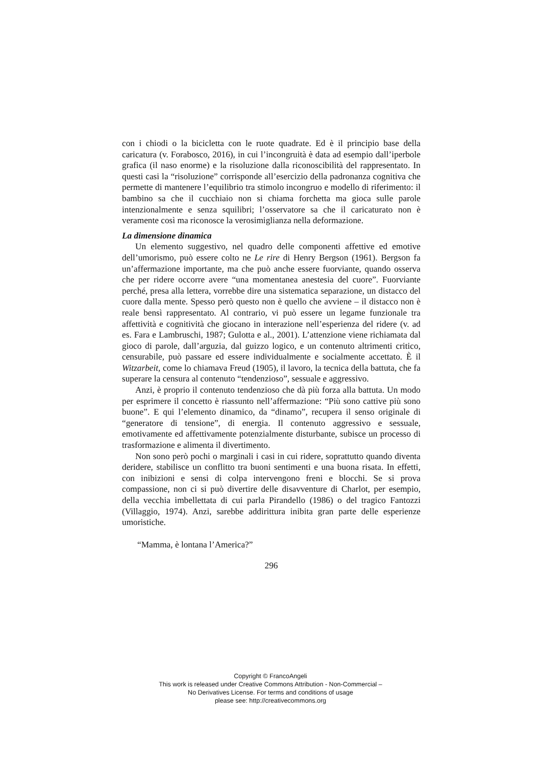con i chiodi o la bicicletta con le ruote quadrate. Ed è il principio base della caricatura (v. Forabosco, 2016), in cui l’incongruità è data ad esempio dall’iperbole grafica (il naso enorme) e la risoluzione dalla riconoscibilità del rappresentato. In questi casi la “risoluzione” corrisponde all’esercizio della padronanza cognitiva che permette di mantenere l’equilibrio tra stimolo incongruo e modello di riferimento: il bambino sa che il cucchiaio non si chiama forchetta ma gioca sulle parole intenzionalmente e senza squilibri; l’osservatore sa che il caricaturato non è veramente così ma riconosce la verosimiglianza nella deformazione.
La dimensione dinamica
Un elemento suggestivo, nel quadro delle componenti affettive ed emotive dell’umorismo, può essere colto ne Le rire di Henry Bergson (1961). Bergson fa un’affermazione importante, ma che può anche essere fuorviante, quando osserva che per ridere occorre avere “una momentanea anestesia del cuore”. Fuorviante perché, presa alla lettera, vorrebbe dire una sistematica separazione, un distacco del cuore dalla mente. Spesso però questo non è quello che avviene – il distacco non è reale bensì rappresentato. Al contrario, vi può essere un legame funzionale tra affettività e cognitività che giocano in interazione nell’esperienza del ridere (v. ad es. Fara e Lambruschi, 1987; Gulotta e al., 2001). L’attenzione viene richiamata dal gioco di parole, dall’arguzia, dal guizzo logico, e un contenuto altrimenti critico, censurabile, può passare ed essere individualmente e socialmente accettato. È il Witzarbeit, come lo chiamava Freud (1905), il lavoro, la tecnica della battuta, che fa superare la censura al contenuto “tendenzioso”, sessuale e aggressivo.
Anzi, è proprio il contenuto tendenzioso che dà più forza alla battuta. Un modo per esprimere il concetto è riassunto nell’affermazione: “Più sono cattive più sono buone”. E qui l’elemento dinamico, da “dinamo”, recupera il senso originale di “generatore di tensione”, di energia. Il contenuto aggressivo e sessuale, emotivamente ed affettivamente potenzialmente disturbante, subisce un processo di trasformazione e alimenta il divertimento.
Non sono però pochi o marginali i casi in cui ridere, soprattutto quando diventa deridere, stabilisce un conflitto tra buoni sentimenti e una buona risata. In effetti, con inibizioni e sensi di colpa intervengono freni e blocchi. Se si prova compassione, non ci si può divertire delle disavventure di Charlot, per esempio, della vecchia imbellettata di cui parla Pirandello (1986) o del tragico Fantozzi (Villaggio, 1974). Anzi, sarebbe addirittura inibita gran parte delle esperienze umoristiche.
“Mamma, è lontana l’America?”
296
Copyright © FrancoAngeli
This work is released under Creative Commons Attribution - Non-Commercial –
No Derivatives License. For terms and conditions of usage
please see: http://creativecommons.org